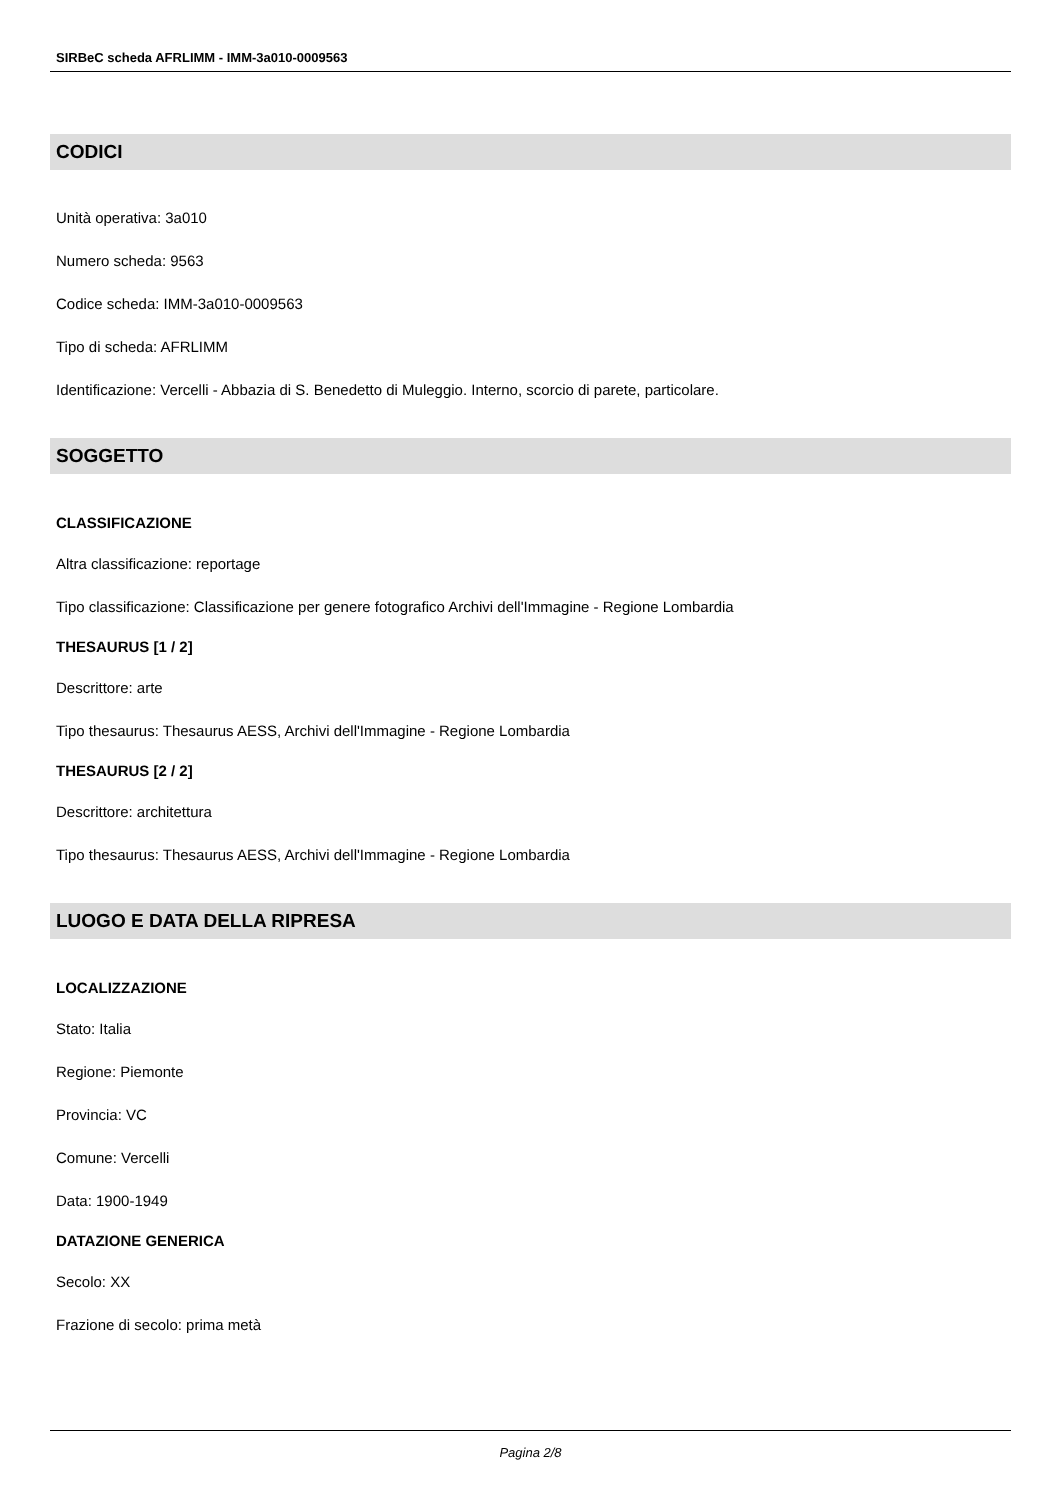SIRBeC scheda AFRLIMM - IMM-3a010-0009563
CODICI
Unità operativa: 3a010
Numero scheda: 9563
Codice scheda: IMM-3a010-0009563
Tipo di scheda: AFRLIMM
Identificazione: Vercelli - Abbazia di S. Benedetto di Muleggio. Interno, scorcio di parete, particolare.
SOGGETTO
CLASSIFICAZIONE
Altra classificazione: reportage
Tipo classificazione: Classificazione per genere fotografico Archivi dell'Immagine - Regione Lombardia
THESAURUS [1 / 2]
Descrittore: arte
Tipo thesaurus: Thesaurus AESS, Archivi dell'Immagine - Regione Lombardia
THESAURUS [2 / 2]
Descrittore: architettura
Tipo thesaurus: Thesaurus AESS, Archivi dell'Immagine - Regione Lombardia
LUOGO E DATA DELLA RIPRESA
LOCALIZZAZIONE
Stato: Italia
Regione: Piemonte
Provincia: VC
Comune: Vercelli
Data: 1900-1949
DATAZIONE GENERICA
Secolo: XX
Frazione di secolo: prima metà
Pagina 2/8